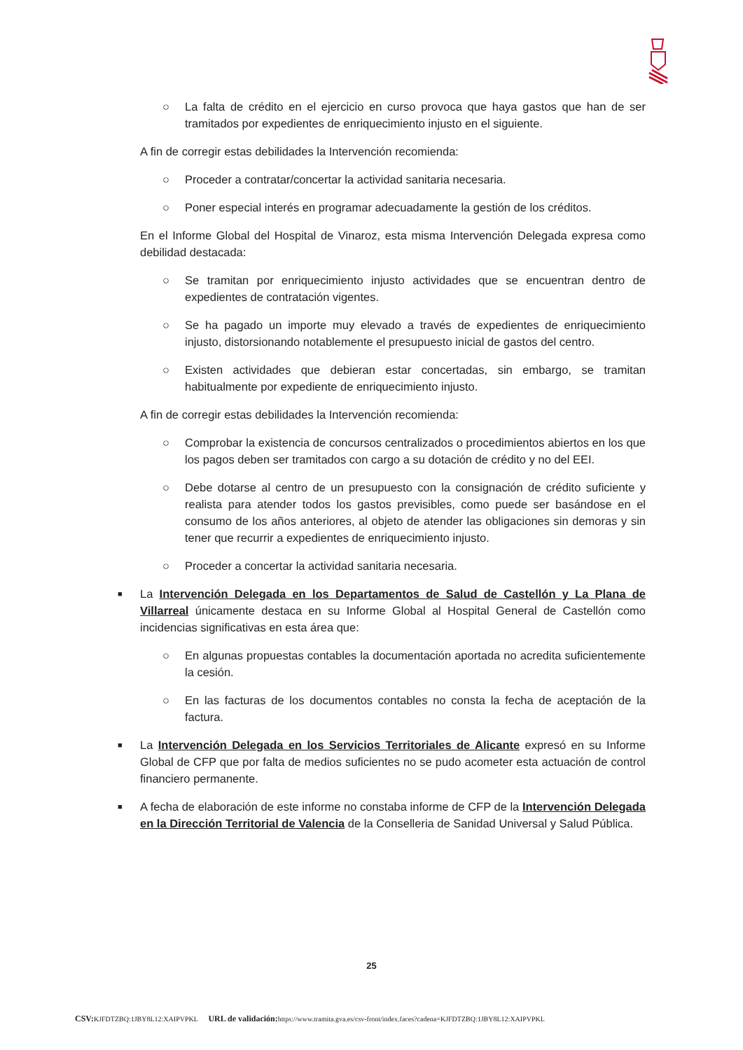○ La falta de crédito en el ejercicio en curso provoca que haya gastos que han de ser tramitados por expedientes de enriquecimiento injusto en el siguiente.
A fin de corregir estas debilidades la Intervención recomienda:
○ Proceder a contratar/concertar la actividad sanitaria necesaria.
○ Poner especial interés en programar adecuadamente la gestión de los créditos.
En el Informe Global del Hospital de Vinaroz, esta misma Intervención Delegada expresa como debilidad destacada:
○ Se tramitan por enriquecimiento injusto actividades que se encuentran dentro de expedientes de contratación vigentes.
○ Se ha pagado un importe muy elevado a través de expedientes de enriquecimiento injusto, distorsionando notablemente el presupuesto inicial de gastos del centro.
○ Existen actividades que debieran estar concertadas, sin embargo, se tramitan habitualmente por expediente de enriquecimiento injusto.
A fin de corregir estas debilidades la Intervención recomienda:
○ Comprobar la existencia de concursos centralizados o procedimientos abiertos en los que los pagos deben ser tramitados con cargo a su dotación de crédito y no del EEI.
○ Debe dotarse al centro de un presupuesto con la consignación de crédito suficiente y realista para atender todos los gastos previsibles, como puede ser basándose en el consumo de los años anteriores, al objeto de atender las obligaciones sin demoras y sin tener que recurrir a expedientes de enriquecimiento injusto.
○ Proceder a concertar la actividad sanitaria necesaria.
■
La Intervención Delegada en los Departamentos de Salud de Castellón y La Plana de Villarreal únicamente destaca en su Informe Global al Hospital General de Castellón como incidencias significativas en esta área que:
○ En algunas propuestas contables la documentación aportada no acredita suficientemente la cesión.
○ En las facturas de los documentos contables no consta la fecha de aceptación de la factura.
■
La Intervención Delegada en los Servicios Territoriales de Alicante expresó en su Informe Global de CFP que por falta de medios suficientes no se pudo acometer esta actuación de control financiero permanente.
■
A fecha de elaboración de este informe no constaba informe de CFP de la Intervención Delegada en la Dirección Territorial de Valencia de la Conselleria de Sanidad Universal y Salud Pública.
25
CSV: KJFDTZBQ:1JBY8L12:XAIPVPKL URL de validación: https://www.tramita.gva.es/csv-front/index.faces?cadena=KJFDTZBQ:1JBY8L12:XAIPVPKL